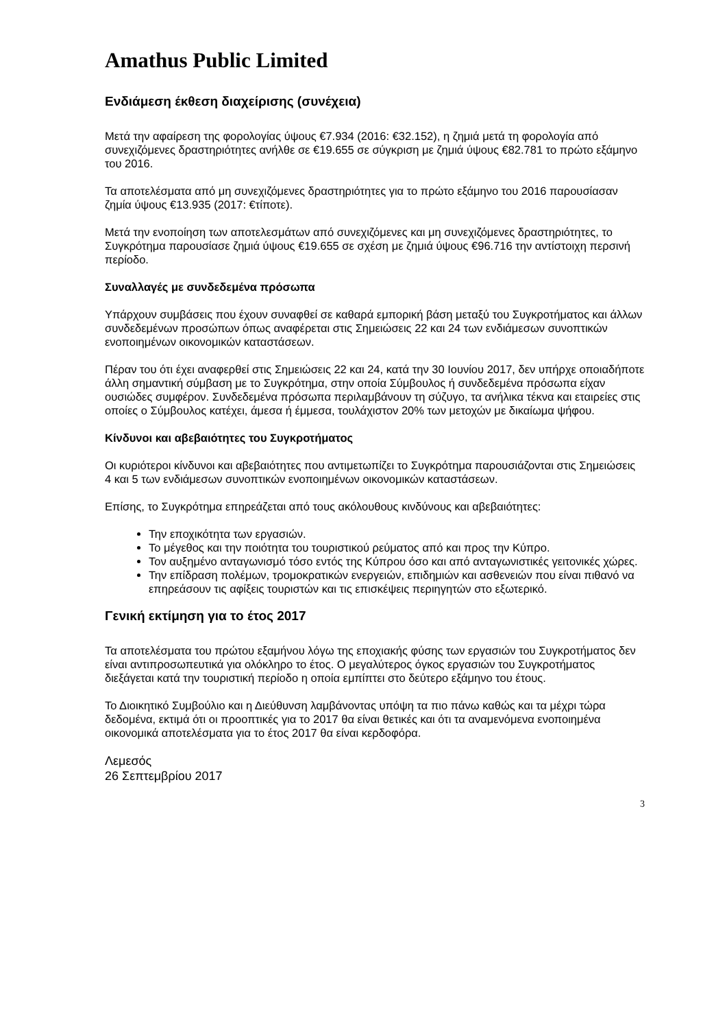Amathus Public Limited
Ενδιάμεση έκθεση διαχείρισης (συνέχεια)
Μετά την αφαίρεση της φορολογίας ύψους €7.934 (2016: €32.152), η ζημιά μετά τη φορολογία από συνεχιζόμενες δραστηριότητες ανήλθε σε €19.655 σε σύγκριση με ζημιά ύψους €82.781 το πρώτο εξάμηνο του 2016.
Τα αποτελέσματα από μη συνεχιζόμενες δραστηριότητες για το πρώτο εξάμηνο του 2016 παρουσίασαν ζημία ύψους €13.935 (2017: €τίποτε).
Μετά την ενοποίηση των αποτελεσμάτων από συνεχιζόμενες και μη συνεχιζόμενες δραστηριότητες, το Συγκρότημα παρουσίασε ζημιά ύψους €19.655 σε σχέση με ζημιά ύψους €96.716 την αντίστοιχη περσινή περίοδο.
Συναλλαγές με συνδεδεμένα πρόσωπα
Υπάρχουν συμβάσεις που έχουν συναφθεί σε καθαρά εμπορική βάση μεταξύ του Συγκροτήματος και άλλων συνδεδεμένων προσώπων όπως αναφέρεται στις Σημειώσεις 22 και 24 των ενδιάμεσων συνοπτικών ενοποιημένων οικονομικών καταστάσεων.
Πέραν του ότι έχει αναφερθεί στις Σημειώσεις 22 και 24, κατά την 30 Ιουνίου 2017, δεν υπήρχε οποιαδήποτε άλλη σημαντική σύμβαση με το Συγκρότημα, στην οποία Σύμβουλος ή συνδεδεμένα πρόσωπα είχαν ουσιώδες συμφέρον. Συνδεδεμένα πρόσωπα περιλαμβάνουν τη σύζυγο, τα ανήλικα τέκνα και εταιρείες στις οποίες ο Σύμβουλος κατέχει, άμεσα ή έμμεσα, τουλάχιστον 20% των μετοχών με δικαίωμα ψήφου.
Κίνδυνοι και αβεβαιότητες του Συγκροτήματος
Οι κυριότεροι κίνδυνοι και αβεβαιότητες που αντιμετωπίζει το Συγκρότημα παρουσιάζονται στις Σημειώσεις 4 και 5 των ενδιάμεσων συνοπτικών ενοποιημένων οικονομικών καταστάσεων.
Επίσης, το Συγκρότημα επηρεάζεται από τους ακόλουθους κινδύνους και αβεβαιότητες:
Την εποχικότητα των εργασιών.
Το μέγεθος και την ποιότητα του τουριστικού ρεύματος από και προς την Κύπρο.
Τον αυξημένο ανταγωνισμό τόσο εντός της Κύπρου όσο και από ανταγωνιστικές γειτονικές χώρες.
Την επίδραση πολέμων, τρομοκρατικών ενεργειών, επιδημιών και ασθενειών που είναι πιθανό να επηρεάσουν τις αφίξεις τουριστών και τις επισκέψεις περιηγητών στο εξωτερικό.
Γενική εκτίμηση για το έτος 2017
Τα αποτελέσματα του πρώτου εξαμήνου λόγω της εποχιακής φύσης των εργασιών του Συγκροτήματος δεν είναι αντιπροσωπευτικά για ολόκληρο το έτος. Ο μεγαλύτερος όγκος εργασιών του Συγκροτήματος διεξάγεται κατά την τουριστική περίοδο η οποία εμπίπτει στο δεύτερο εξάμηνο του έτους.
Το Διοικητικό Συμβούλιο και η Διεύθυνση λαμβάνοντας υπόψη τα πιο πάνω καθώς και τα μέχρι τώρα δεδομένα, εκτιμά ότι οι προοπτικές για το 2017 θα είναι θετικές και ότι τα αναμενόμενα ενοποιημένα οικονομικά αποτελέσματα για το έτος 2017 θα είναι κερδοφόρα.
Λεμεσός
26 Σεπτεμβρίου 2017
3